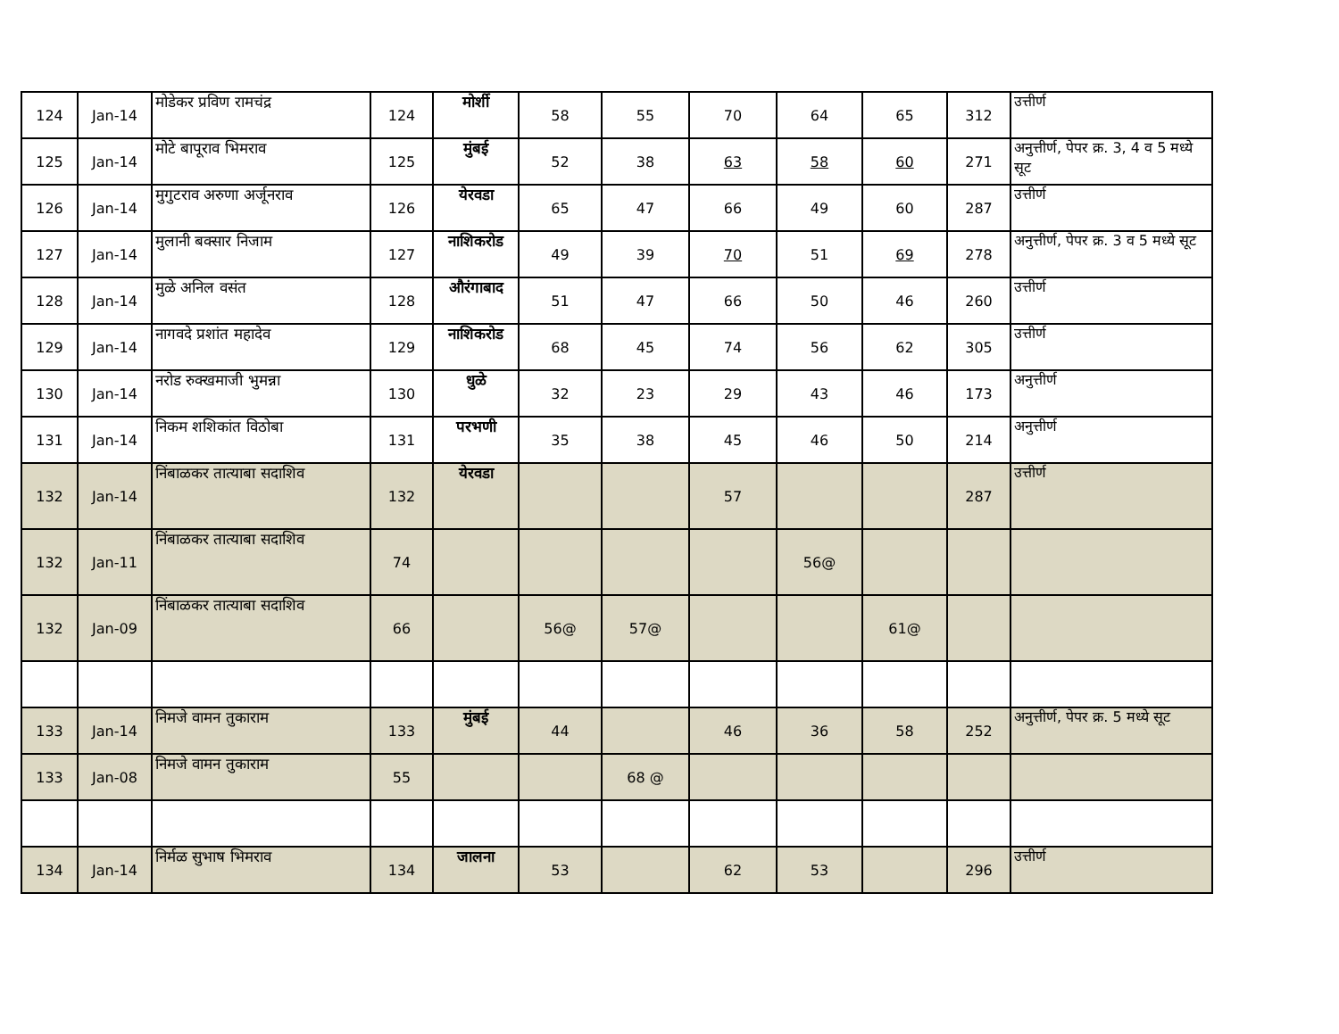| 124 | Jan-14 | मोडेकर प्रविण रामचंद्र | 124 | मोर्शी | 58 | 55 | 70 | 64 | 65 | 312 | उत्तीर्ण |
| 125 | Jan-14 | मोटे बापूराव भिमराव | 125 | मुंबई | 52 | 38 | 63 | 58 | 60 | 271 | अनुत्तीर्ण, पेपर क्र. 3, 4 व 5 मध्ये सूट |
| 126 | Jan-14 | मुगुटराव अरुणा अर्जूनराव | 126 | येरवडा | 65 | 47 | 66 | 49 | 60 | 287 | उत्तीर्ण |
| 127 | Jan-14 | मुलानी बक्सार निजाम | 127 | नाशिकरोड | 49 | 39 | 70 | 51 | 69 | 278 | अनुत्तीर्ण, पेपर क्र. 3 व 5 मध्ये सूट |
| 128 | Jan-14 | मुळे अनिल वसंत | 128 | औरंगाबाद | 51 | 47 | 66 | 50 | 46 | 260 | उत्तीर्ण |
| 129 | Jan-14 | नागवदे प्रशांत महादेव | 129 | नाशिकरोड | 68 | 45 | 74 | 56 | 62 | 305 | उत्तीर्ण |
| 130 | Jan-14 | नरोड रुक्खमाजी भुमन्ना | 130 | धुळे | 32 | 23 | 29 | 43 | 46 | 173 | अनुत्तीर्ण |
| 131 | Jan-14 | निकम शशिकांत विठोबा | 131 | परभणी | 35 | 38 | 45 | 46 | 50 | 214 | अनुत्तीर्ण |
| 132 | Jan-14 | निंबाळकर तात्याबा सदाशिव | 132 | येरवडा | | | 57 | | | 287 | उत्तीर्ण |
| 132 | Jan-11 | निंबाळकर तात्याबा सदाशिव | 74 | | | | | 56@ | | | |
| 132 | Jan-09 | निंबाळकर तात्याबा सदाशिव | 66 | | 56@ | 57@ | | | 61@ | | |
| 133 | Jan-14 | निमजे वामन तुकाराम | 133 | मुंबई | 44 | | 46 | 36 | 58 | 252 | अनुत्तीर्ण, पेपर क्र. 5 मध्ये सूट |
| 133 | Jan-08 | निमजे वामन तुकाराम | 55 | | | 68 @ | | | | | |
| 134 | Jan-14 | निर्मळ सुभाष भिमराव | 134 | जालना | 53 | | 62 | 53 | | 296 | उत्तीर्ण |